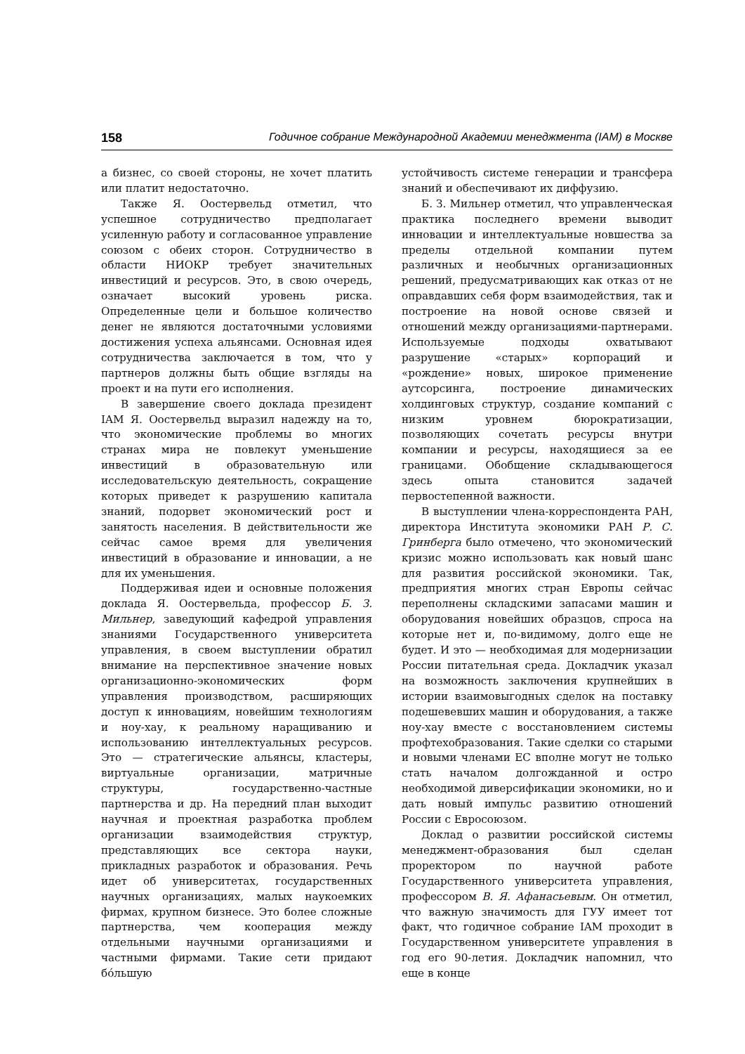158 Годичное собрание Международной Академии менеджмента (IAM) в Москве
а бизнес, со своей стороны, не хочет платить или платит недостаточно.
Также Я. Оостервельд отметил, что успешное сотрудничество предполагает усиленную работу и согласованное управление союзом с обеих сторон. Сотрудничество в области НИОКР требует значительных инвестиций и ресурсов. Это, в свою очередь, означает высокий уровень риска. Определенные цели и большое количество денег не являются достаточными условиями достижения успеха альянсами. Основная идея сотрудничества заключается в том, что у партнеров должны быть общие взгляды на проект и на пути его исполнения.
В завершение своего доклада президент IAM Я. Оостервельд выразил надежду на то, что экономические проблемы во многих странах мира не повлекут уменьшение инвестиций в образовательную или исследовательскую деятельность, сокращение которых приведет к разрушению капитала знаний, подорвет экономический рост и занятость населения. В действительности же сейчас самое время для увеличения инвестиций в образование и инновации, а не для их уменьшения.
Поддерживая идеи и основные положения доклада Я. Оостервельда, профессор Б. З. Мильнер, заведующий кафедрой управления знаниями Государственного университета управления, в своем выступлении обратил внимание на перспективное значение новых организационно-экономических форм управления производством, расширяющих доступ к инновациям, новейшим технологиям и ноу-хау, к реальному наращиванию и использованию интеллектуальных ресурсов. Это — стратегические альянсы, кластеры, виртуальные организации, матричные структуры, государственно-частные партнерства и др. На передний план выходит научная и проектная разработка проблем организации взаимодействия структур, представляющих все сектора науки, прикладных разработок и образования. Речь идет об университетах, государственных научных организациях, малых наукоемких фирмах, крупном бизнесе. Это более сложные партнерства, чем кооперация между отдельными научными организациями и частными фирмами. Такие сети придают бóльшую
устойчивость системе генерации и трансфера знаний и обеспечивают их диффузию.
Б. З. Мильнер отметил, что управленческая практика последнего времени выводит инновации и интеллектуальные новшества за пределы отдельной компании путем различных и необычных организационных решений, предусматривающих как отказ от не оправдавших себя форм взаимодействия, так и построение на новой основе связей и отношений между организациями-партнерами. Используемые подходы охватывают разрушение «старых» корпораций и «рождение» новых, широкое применение аутсорсинга, построение динамических холдинговых структур, создание компаний с низким уровнем бюрократизации, позволяющих сочетать ресурсы внутри компании и ресурсы, находящиеся за ее границами. Обобщение складывающегося здесь опыта становится задачей первостепенной важности.
В выступлении члена-корреспондента РАН, директора Института экономики РАН Р. С. Гринберга было отмечено, что экономический кризис можно использовать как новый шанс для развития российской экономики. Так, предприятия многих стран Европы сейчас переполнены складскими запасами машин и оборудования новейших образцов, спроса на которые нет и, по-видимому, долго еще не будет. И это — необходимая для модернизации России питательная среда. Докладчик указал на возможность заключения крупнейших в истории взаимовыгодных сделок на поставку подешевевших машин и оборудования, а также ноу-хау вместе с восстановлением системы профтехобразования. Такие сделки со старыми и новыми членами ЕС вполне могут не только стать началом долгожданной и остро необходимой диверсификации экономики, но и дать новый импульс развитию отношений России с Евросоюзом.
Доклад о развитии российской системы менеджмент-образования был сделан проректором по научной работе Государственного университета управления, профессором В. Я. Афанасьевым. Он отметил, что важную значимость для ГУУ имеет тот факт, что годичное собрание IAM проходит в Государственном университете управления в год его 90-летия. Докладчик напомнил, что еще в конце